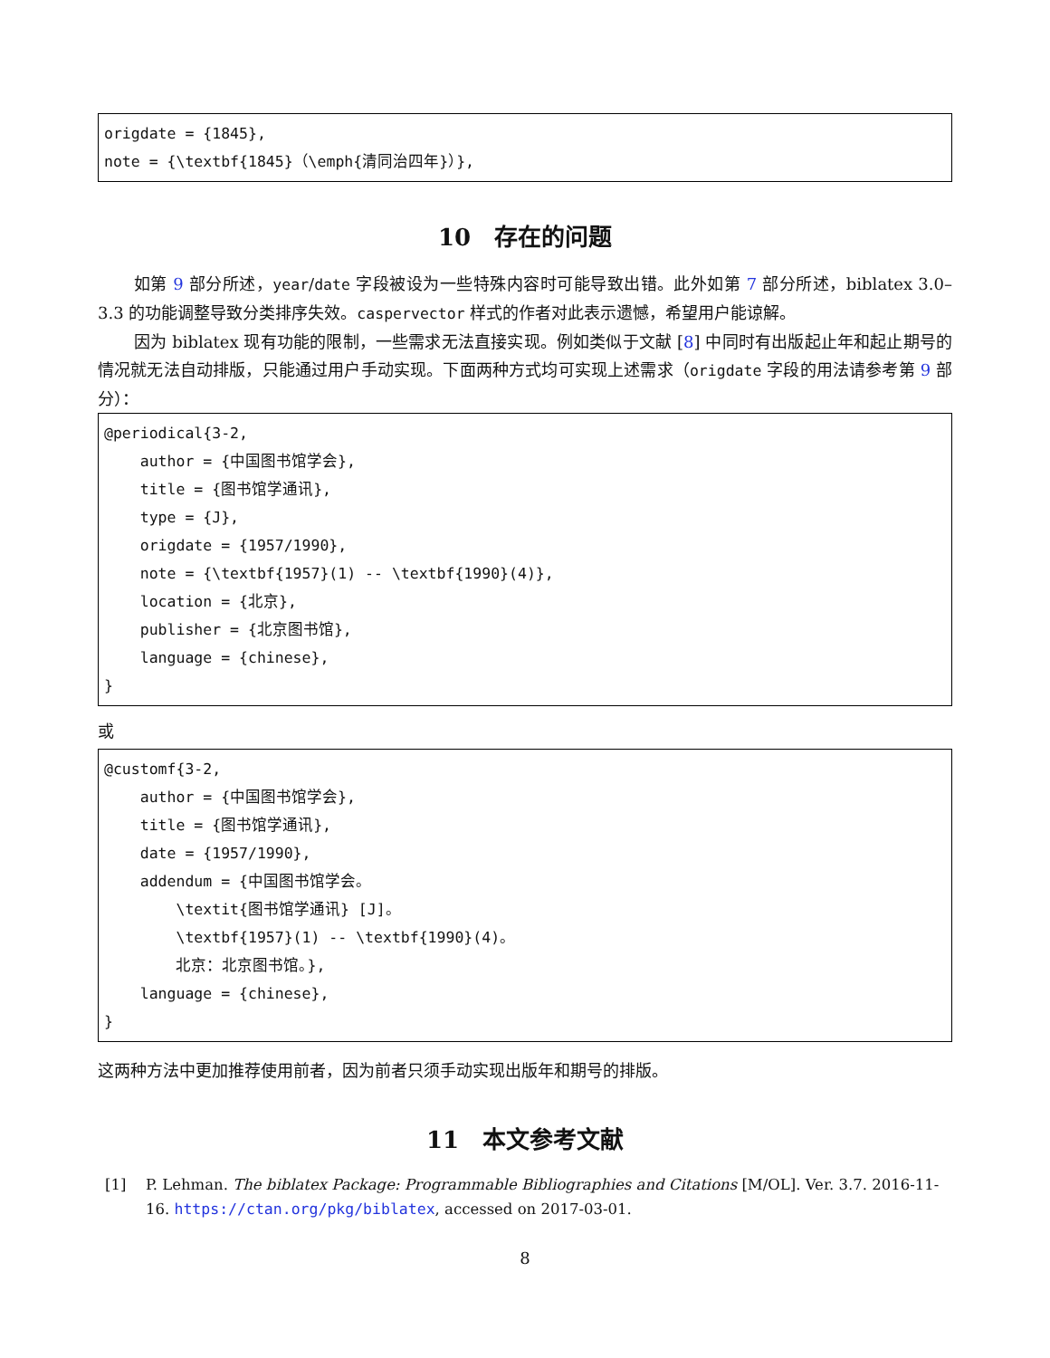origdate = {1845}, note = {\textbf{1845}（\emph{清同治四年}）},
10　存在的问题
如第 9 部分所述，year/date 字段被设为一些特殊内容时可能导致出错。此外如第 7 部分所述，biblatex 3.0–3.3 的功能调整导致分类排序失效。caspervector 样式的作者对此表示遗憾，希望用户能谅解。
因为 biblatex 现有功能的限制，一些需求无法直接实现。例如类似于文献 [8] 中同时有出版起止年和起止期号的情况就无法自动排版，只能通过用户手动实现。下面两种方式均可实现上述需求（origdate 字段的用法请参考第 9 部分）：
@periodical{3-2, author = {中国图书馆学会}, title = {图书馆学通讯}, type = {J}, origdate = {1957/1990}, note = {\textbf{1957}(1) -- \textbf{1990}(4)}, location = {北京}, publisher = {北京图书馆}, language = {chinese}, }
或
@customf{3-2, author = {中国图书馆学会}, title = {图书馆学通讯}, date = {1957/1990}, addendum = {中国图书馆学会。 \textit{图书馆学通讯} [J]。 \textbf{1957}(1) -- \textbf{1990}(4)。 北京：北京图书馆。}, language = {chinese}, }
这两种方法中更加推荐使用前者，因为前者只须手动实现出版年和期号的排版。
11　本文参考文献
[1] P. Lehman. The biblatex Package: Programmable Bibliographies and Citations [M/OL]. Ver. 3.7. 2016-11-16. https://ctan.org/pkg/biblatex, accessed on 2017-03-01.
8